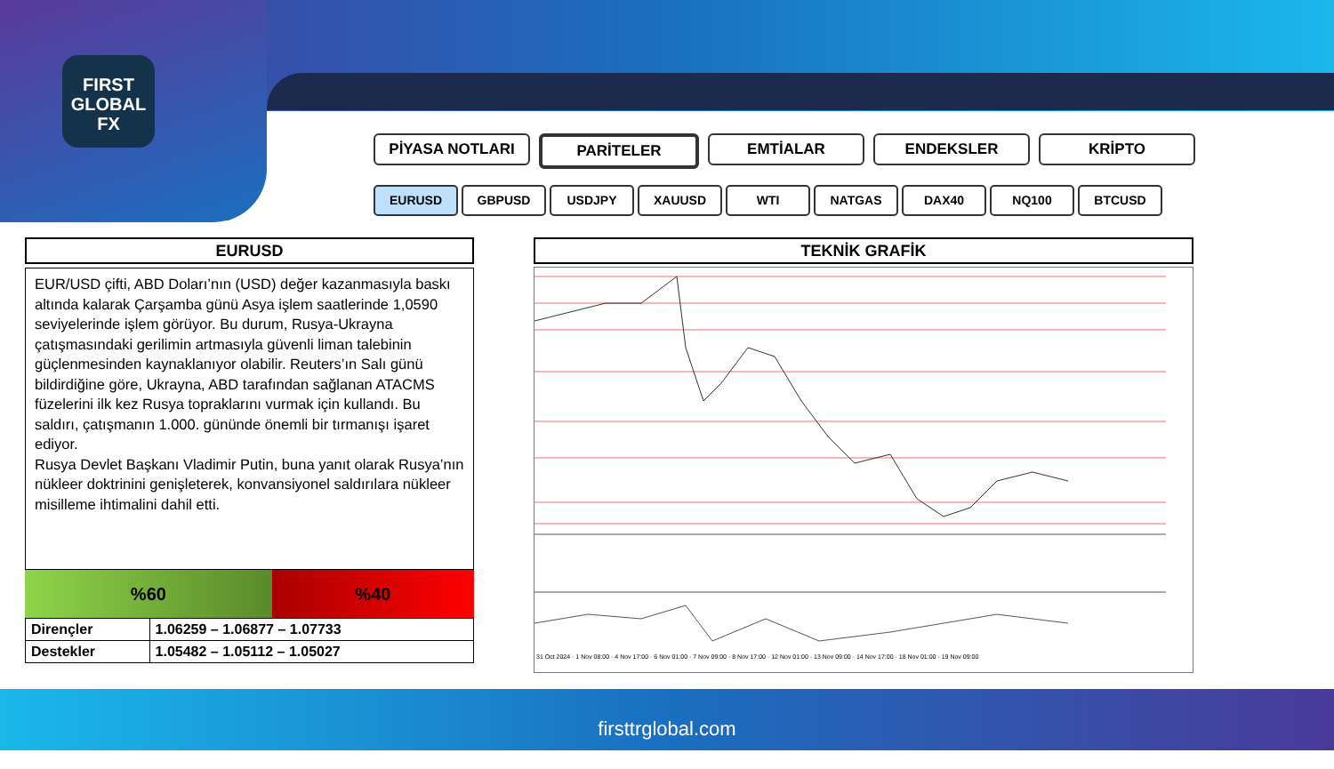FIRST
GLOBAL
FX
PİYASA NOTLARI PARİTELER EMTİALAR ENDEKSLER KRİPTO
EURUSD GBPUSD USDJPY XAUUSD WTI NATGAS DAX40 NQ100 BTCUSD
EURUSD
EUR/USD çifti, ABD Doları’nın (USD) değer kazanmasıyla baskı altında kalarak Çarşamba günü Asya işlem saatlerinde 1,0590 seviyelerinde işlem görüyor. Bu durum, Rusya-Ukrayna çatışmasındaki gerilimin artmasıyla güvenli liman talebinin güçlenmesinden kaynaklanıyor olabilir. Reuters’ın Salı günü bildirdiğine göre, Ukrayna, ABD tarafından sağlanan ATACMS füzelerini ilk kez Rusya topraklarını vurmak için kullandı. Bu saldırı, çatışmanın 1.000. gününde önemli bir tırmanışı işaret ediyor.
Rusya Devlet Başkanı Vladimir Putin, buna yanıt olarak Rusya’nın nükleer doktrinini genişleterek, konvansiyonel saldırılara nükleer misilleme ihtimalini dahil etti.
%60 %40
| Dirençler | 1.06259 – 1.06877 – 1.07733 |
| Destekler | 1.05482 – 1.05112 – 1.05027 |
TEKNİK GRAFİK
31 Oct 2024 · 1 Nov 08:00 · 4 Nov 17:00 · 6 Nov 01:00 · 7 Nov 09:00 · 8 Nov 17:00 · 12 Nov 01:00 · 13 Nov 09:00 · 14 Nov 17:00 · 18 Nov 01:00 · 19 Nov 09:00
firsttrglobal.com